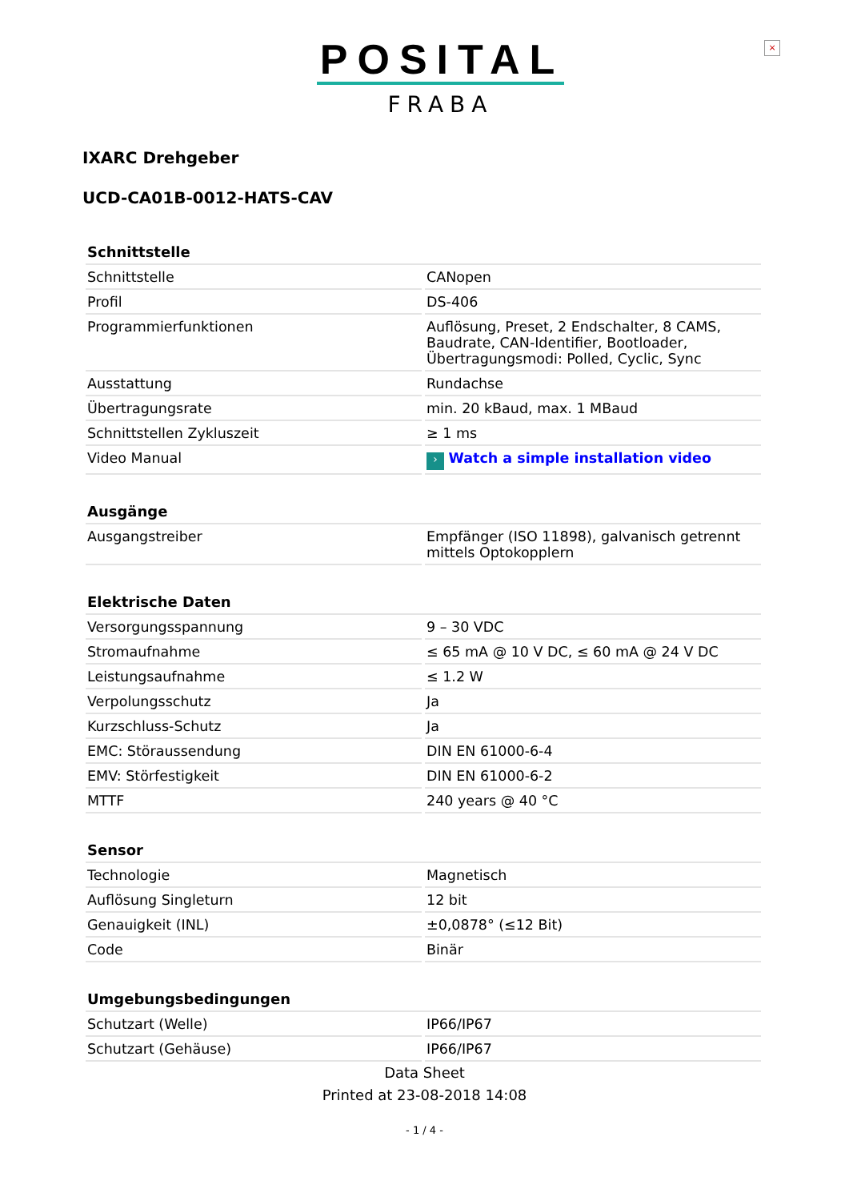×
POSITAL
FRABA
IXARC Drehgeber
UCD-CA01B-0012-HATS-CAV
| Schnittstelle | |
| --- | --- |
| Schnittstelle | CANopen |
| Profil | DS-406 |
| Programmierfunktionen | Auflösung, Preset, 2 Endschalter, 8 CAMS, Baudrate, CAN-Identifier, Bootloader, Übertragungsmodi: Polled, Cyclic, Sync |
| Ausstattung | Rundachse |
| Übertragungsrate | min. 20 kBaud, max. 1 MBaud |
| Schnittstellen Zykluszeit | ≥ 1 ms |
| Video Manual | › Watch a simple installation video |
| Ausgänge | |
| --- | --- |
| Ausgangstreiber | Empfänger (ISO 11898), galvanisch getrennt mittels Optokopplern |
| Elektrische Daten | |
| --- | --- |
| Versorgungsspannung | 9 – 30 VDC |
| Stromaufnahme | ≤ 65 mA @ 10 V DC, ≤ 60 mA @ 24 V DC |
| Leistungsaufnahme | ≤ 1.2 W |
| Verpolungsschutz | Ja |
| Kurzschluss-Schutz | Ja |
| EMC: Störaussendung | DIN EN 61000-6-4 |
| EMV: Störfestigkeit | DIN EN 61000-6-2 |
| MTTF | 240 years @ 40 °C |
| Sensor | |
| --- | --- |
| Technologie | Magnetisch |
| Auflösung Singleturn | 12 bit |
| Genauigkeit (INL) | ±0,0878° (≤12 Bit) |
| Code | Binär |
| Umgebungsbedingungen | |
| --- | --- |
| Schutzart (Welle) | IP66/IP67 |
| Schutzart (Gehäuse) | IP66/IP67 |
Data Sheet
Printed at 23-08-2018 14:08
- 1 / 4 -